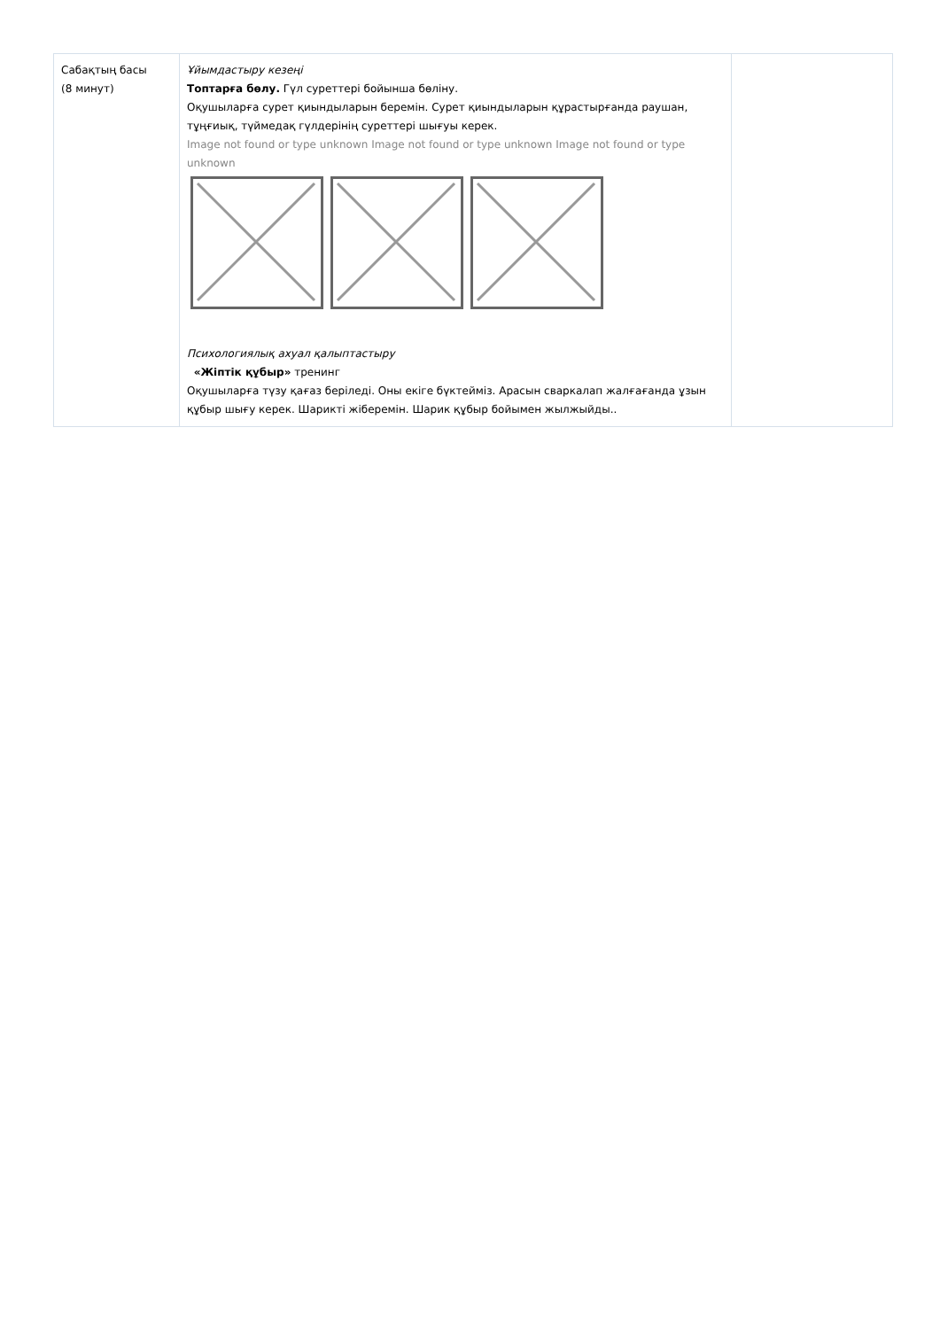| Сабақтың басы (8 минут) | Ұйымдастыру кезеңі Топтарға бөлу. Гүл суреттері бойынша бөліну. Оқушыларға сурет қиындыларын беремін. Сурет қиындыларын құрастырғанда раушан, тұңғиық, түймедақ гүлдерінің суреттері шығуы керек. Image not found or type unknown Image not found or type unknown Image not found or type unknown Психологиялық ахуал қалыптастыру «Жіптік құбыр» тренинг Оқушыларға түзу қағаз беріледі. Оны екіге бүктейміз. Арасын сваркалап жалғағанда ұзын құбыр шығу керек. Шарикті жіберемін. Шарик құбыр бойымен жылжыйды.. | |